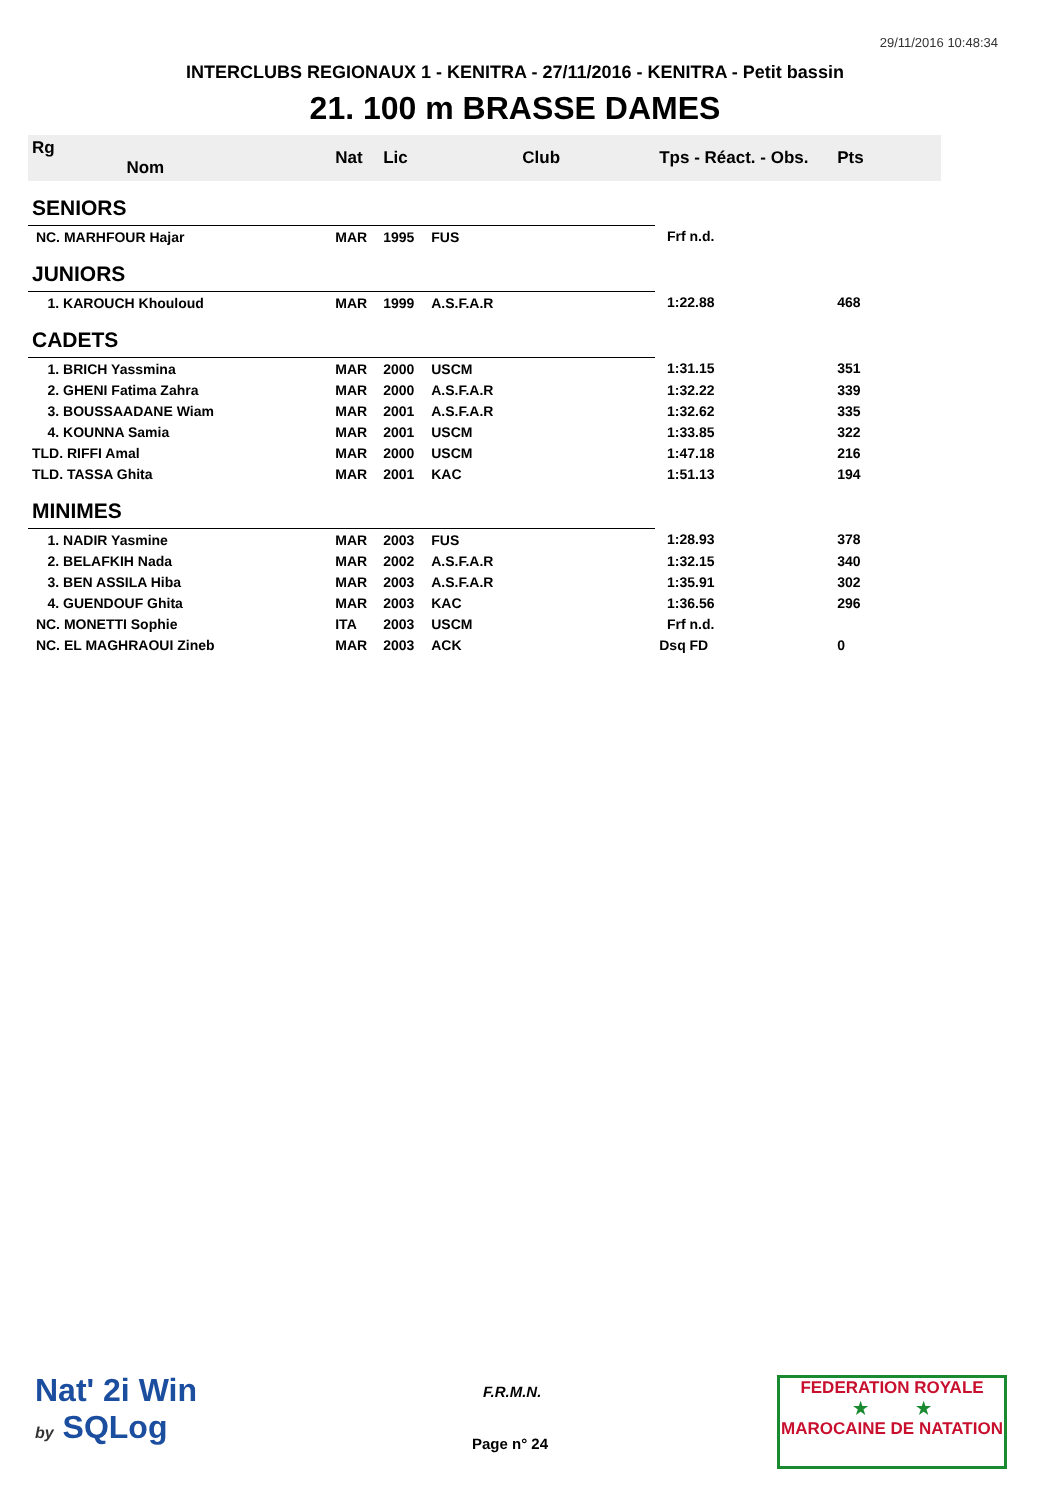29/11/2016 10:48:34
INTERCLUBS REGIONAUX 1 - KENITRA - 27/11/2016 - KENITRA - Petit bassin
21. 100 m BRASSE DAMES
| Rg Nom | | Nat | Lic | Club | Tps - Réact. - Obs. | Pts |
| --- | --- | --- | --- | --- | --- | --- |
| SENIORS | | | | | | |
| NC. MARHFOUR Hajar | | MAR | 1995 | FUS | Frf n.d. | |
| JUNIORS | | | | | | |
| 1. KAROUCH Khouloud | | MAR | 1999 | A.S.F.A.R | 1:22.88 | 468 |
| CADETS | | | | | | |
| 1. BRICH Yassmina | | MAR | 2000 | USCM | 1:31.15 | 351 |
| 2. GHENI Fatima Zahra | | MAR | 2000 | A.S.F.A.R | 1:32.22 | 339 |
| 3. BOUSSAADANE Wiam | | MAR | 2001 | A.S.F.A.R | 1:32.62 | 335 |
| 4. KOUNNA Samia | | MAR | 2001 | USCM | 1:33.85 | 322 |
| TLD. RIFFI Amal | | MAR | 2000 | USCM | 1:47.18 | 216 |
| TLD. TASSA Ghita | | MAR | 2001 | KAC | 1:51.13 | 194 |
| MINIMES | | | | | | |
| 1. NADIR Yasmine | | MAR | 2003 | FUS | 1:28.93 | 378 |
| 2. BELAFKIH Nada | | MAR | 2002 | A.S.F.A.R | 1:32.15 | 340 |
| 3. BEN ASSILA Hiba | | MAR | 2003 | A.S.F.A.R | 1:35.91 | 302 |
| 4. GUENDOUF Ghita | | MAR | 2003 | KAC | 1:36.56 | 296 |
| NC. MONETTI Sophie | | ITA | 2003 | USCM | Frf n.d. | |
| NC. EL MAGHRAOUI Zineb | | MAR | 2003 | ACK | Dsq FD | 0 |
Nat' 2i Win
by SQLog
F.R.M.N.
Page n° 24
FEDERATION ROYALE
★ ★
MAROCAINE DE NATATION